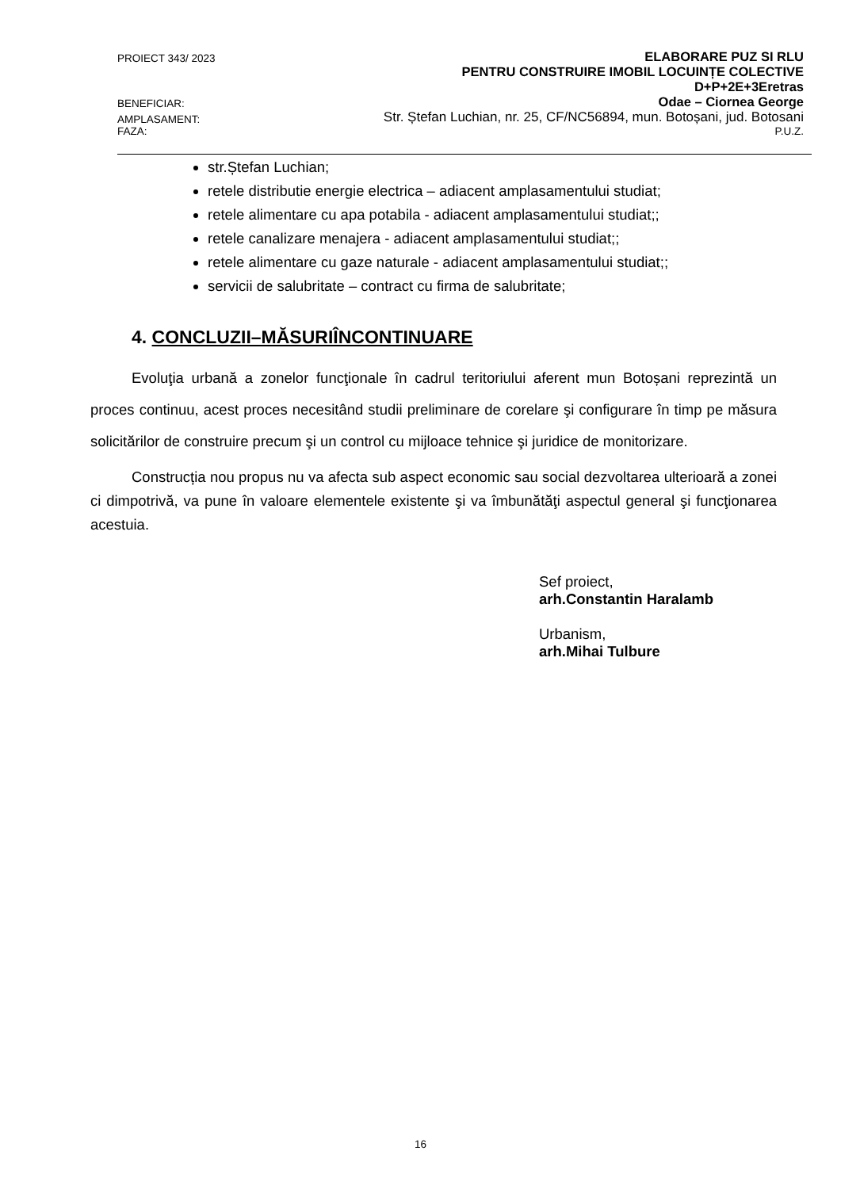PROIECT 343/ 2023 ELABORARE PUZ SI RLU
PENTRU CONSTRUIRE IMOBIL LOCUINȚE COLECTIVE
D+P+2E+3Eretras
BENEFICIAR: Odae – Ciornea George
AMPLASAMENT: Str. Ștefan Luchian, nr. 25, CF/NC56894, mun. Botoșani, jud. Botosani
FAZA: P.U.Z.
str.Ștefan Luchian;
retele distributie energie electrica – adiacent amplasamentului studiat;
retele alimentare cu apa potabila - adiacent amplasamentului studiat;;
retele canalizare menajera - adiacent amplasamentului studiat;;
retele alimentare cu gaze naturale - adiacent amplasamentului studiat;;
servicii de salubritate – contract cu firma de salubritate;
4. CONCLUZII–MĂSURIÎNCONTINUARE
Evoluţia urbană a zonelor funcţionale în cadrul teritoriului aferent mun Botoșani reprezintă un proces continuu, acest proces necesitând studii preliminare de corelare şi configurare în timp pe măsura solicitărilor de construire precum şi un control cu mijloace tehnice şi juridice de monitorizare.
Construcția nou propus nu va afecta sub aspect economic sau social dezvoltarea ulterioară a zonei ci dimpotrivă, va pune în valoare elementele existente şi va îmbunătăţi aspectul general şi funcţionarea acestuia.
Sef proiect,
arh.Constantin Haralamb
Urbanism,
arh.Mihai Tulbure
16